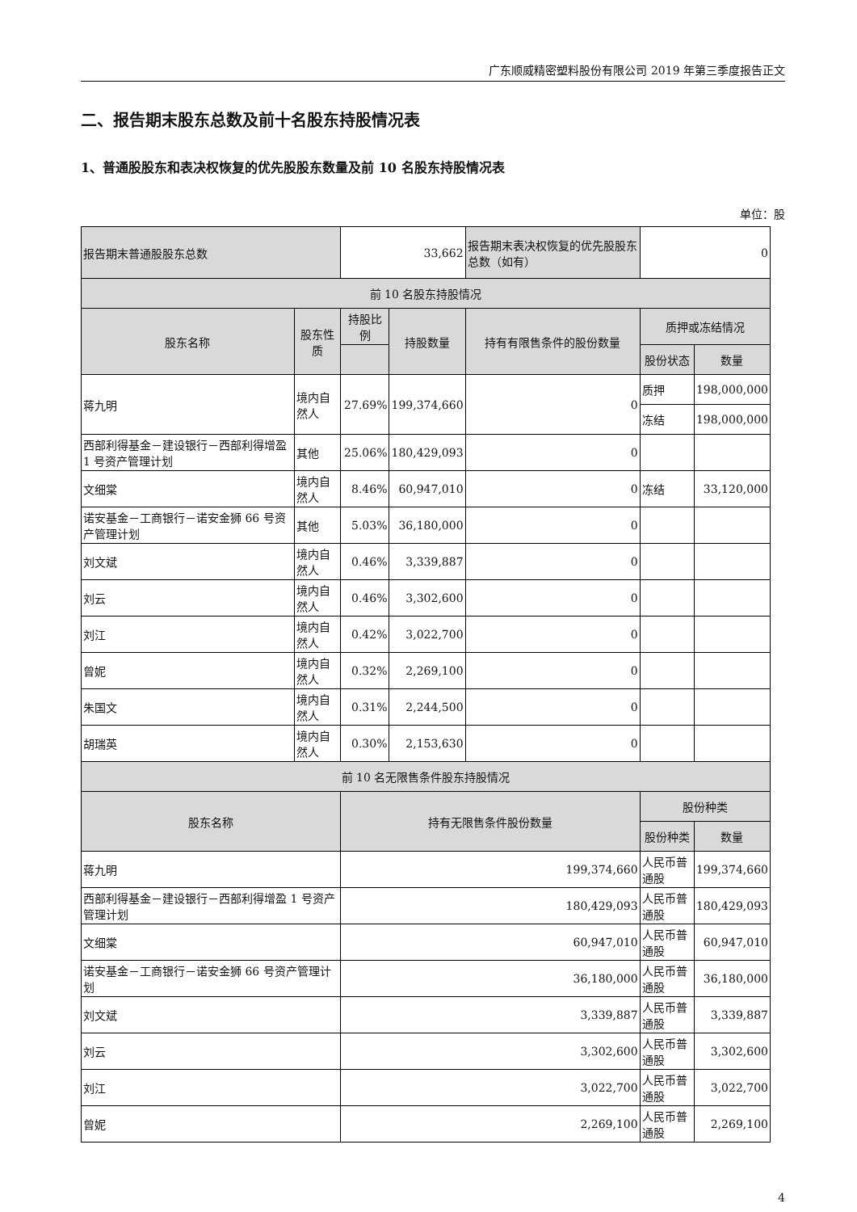广东顺威精密塑料股份有限公司 2019 年第三季度报告正文
二、报告期末股东总数及前十名股东持股情况表
1、普通股股东和表决权恢复的优先股股东数量及前 10 名股东持股情况表
单位：股
| 报告期末普通股股东总数 | | 33,662 | | 报告期末表决权恢复的优先股股东总数（如有） | 0 | |
| 前 10 名股东持股情况 | | | | | | |
| 股东名称 | 股东性质 | 持股比例 | 持股数量 | 持有有限售条件的股份数量 | 质押或冻结情况 | |
| | | | | | 股份状态 | 数量 |
| 蒋九明 | 境内自然人 | 27.69% | 199,374,660 | 0 | 质押 | 198,000,000 |
| | | | | | 冻结 | 198,000,000 |
| 西部利得基金－建设银行－西部利得增盈 1 号资产管理计划 | 其他 | 25.06% | 180,429,093 | 0 | | |
| 文细棠 | 境内自然人 | 8.46% | 60,947,010 | 0 | 冻结 | 33,120,000 |
| 诺安基金－工商银行－诺安金狮 66 号资产管理计划 | 其他 | 5.03% | 36,180,000 | 0 | | |
| 刘文斌 | 境内自然人 | 0.46% | 3,339,887 | 0 | | |
| 刘云 | 境内自然人 | 0.46% | 3,302,600 | 0 | | |
| 刘江 | 境内自然人 | 0.42% | 3,022,700 | 0 | | |
| 曾妮 | 境内自然人 | 0.32% | 2,269,100 | 0 | | |
| 朱国文 | 境内自然人 | 0.31% | 2,244,500 | 0 | | |
| 胡瑞英 | 境内自然人 | 0.30% | 2,153,630 | 0 | | |
| 前 10 名无限售条件股东持股情况 | | | | | | |
| 股东名称 | | 持有无限售条件股份数量 | | | 股份种类 | |
| | | | | | 股份种类 | 数量 |
| 蒋九明 | | 199,374,660 | | | 人民币普通股 | 199,374,660 |
| 西部利得基金－建设银行－西部利得增盈 1 号资产管理计划 | | 180,429,093 | | | 人民币普通股 | 180,429,093 |
| 文细棠 | | 60,947,010 | | | 人民币普通股 | 60,947,010 |
| 诺安基金－工商银行－诺安金狮 66 号资产管理计划 | | 36,180,000 | | | 人民币普通股 | 36,180,000 |
| 刘文斌 | | 3,339,887 | | | 人民币普通股 | 3,339,887 |
| 刘云 | | 3,302,600 | | | 人民币普通股 | 3,302,600 |
| 刘江 | | 3,022,700 | | | 人民币普通股 | 3,022,700 |
| 曾妮 | | 2,269,100 | | | 人民币普通股 | 2,269,100 |
4